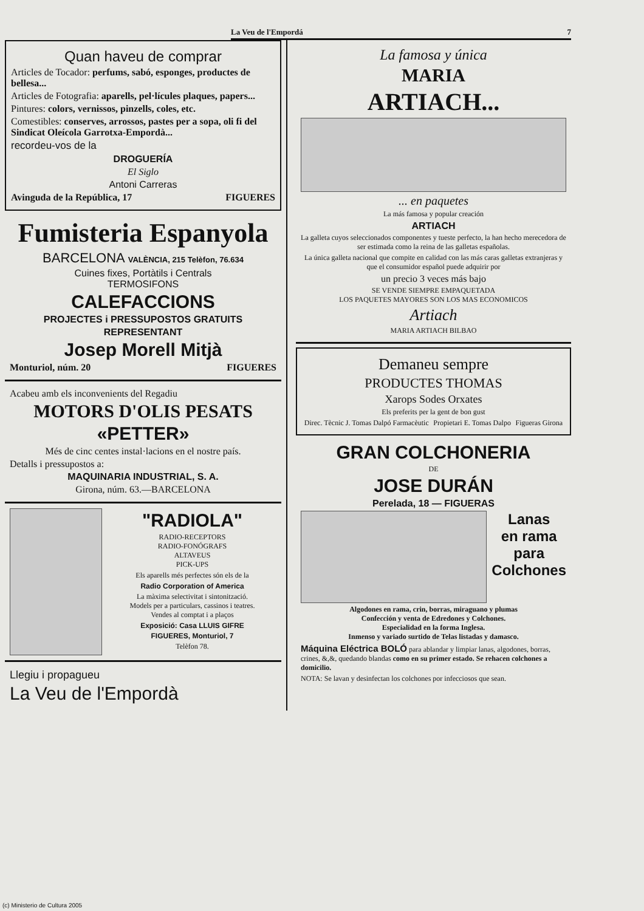La Veu de l'Empordá 7
Quan haveu de comprar
Articles de Tocador: perfums, sabó, esponges, productes de bellesa...
Articles de Fotografia: aparells, pel·lícules plaques, papers...
Pintures: colors, vernissos, pinzells, coles, etc.
Comestibles: conserves, arrossos, pastes per a sopa, oli fi del Sindicat Oleícola Garrotxa-Empordà...
recordeu-vos de la
DROGUERÍA
El Siglo
Antoni Carreras
Avinguda de la República, 17 FIGUERES
Fumisteria Espanyola
BARCELONA VALÈNCIA, 215 Telèfon, 76.634
Cuines fixes, Portàtils i Centrals
TERMOSIFONS
CALEFACCIONS
PROJECTES i PRESSUPOSTOS GRATUITS
REPRESENTANT
Josep Morell Mitjà
Monturiol, núm. 20 FIGUERES
Acabeu amb els inconvenients del Regadiu
MOTORS D'OLIS PESATS
«PETTER»
Més de cinc centes instal·lacions en el nostre país.
Detalls i pressupostos a:
MAQUINARIA INDUSTRIAL, S. A.
Girona, núm. 63.—BARCELONA
"RADIOLA"
RADIO-RECEPTORS
RADIO-FONÓGRAFS
ALTAVEUS
PICK-UPS
Els aparells més perfectes són els de la
Radio Corporation of America
La màxima selectivitat i sintonització.
Models per a particulars, cassinos i teatres.
Vendes al comptat i a plaços
Exposició: Casa LLUIS GIFRE
FIGUERES, Monturiol, 7
Telèfon 78.
Llegiu i propagueu
La Veu de l'Empordà
La famosa y única
MARIA
ARTIACH...
... en paquetes
La más famosa y popular creación
ARTIACH
La galleta cuyos seleccionados componentes y tueste perfecto, la han hecho merecedora de ser estimada como la reina de las galletas españolas.
La única galleta nacional que compite en calidad con las más caras galletas extranjeras y que el consumidor español puede adquirir por
un precio 3 veces más bajo
SE VENDE SIEMPRE EMPAQUETADA
LOS PAQUETES MAYORES SON LOS MAS ECONOMICOS
Artiach
MARIA ARTIACH BILBAO
Demaneu sempre
PRODUCTES THOMAS
Xarops Sodes Orxates
Els preferits per la gent de bon gust
Direc. Tècnic J. Tomas Dalpó Farmacèutic Propietari E. Tomas Dalpo Figueras Girona
GRAN COLCHONERIA
DE
JOSE DURÁN
Perelada, 18 — FIGUERAS
Lanas
en rama
para
Colchones
Algodones en rama, crin, borras, miraguano y plumas
Confección y venta de Edredones y Colchones.
Especialidad en la forma Inglesa.
Inmenso y variado surtido de Telas listadas y damasco.
Máquina Eléctrica BOLÓ para ablandar y limpiar lanas, algodones, borras, crines, &,&, quedando blandas como en su primer estado. Se rehacen colchones a domicilio.
NOTA: Se lavan y desinfectan los colchones por infecciosos que sean.
(c) Ministerio de Cultura 2005